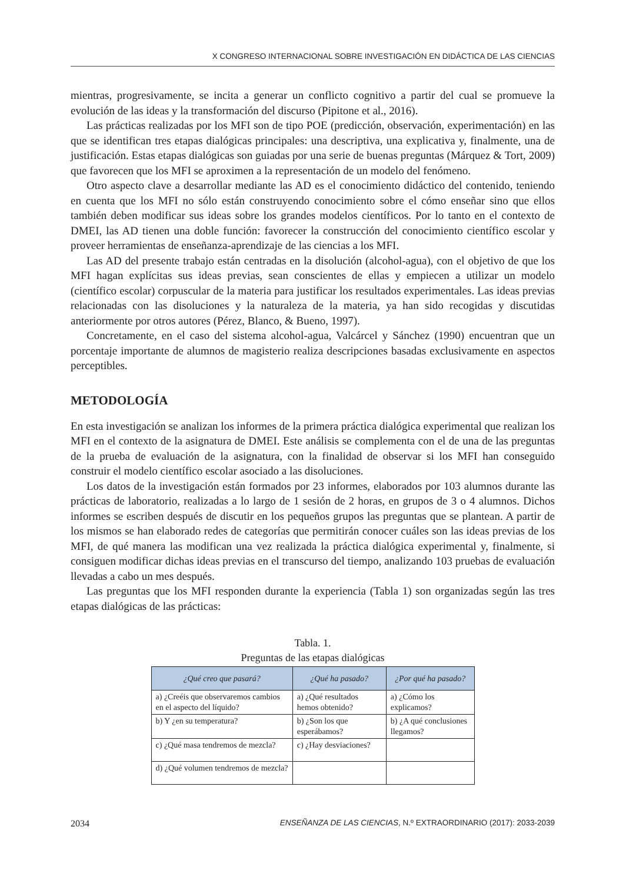X CONGRESO INTERNACIONAL SOBRE INVESTIGACIÓN EN DIDÁCTICA DE LAS CIENCIAS
mientras, progresivamente, se incita a generar un conflicto cognitivo a partir del cual se promueve la evolución de las ideas y la transformación del discurso (Pipitone et al., 2016).
Las prácticas realizadas por los MFI son de tipo POE (predicción, observación, experimentación) en las que se identifican tres etapas dialógicas principales: una descriptiva, una explicativa y, finalmente, una de justificación. Estas etapas dialógicas son guiadas por una serie de buenas preguntas (Márquez & Tort, 2009) que favorecen que los MFI se aproximen a la representación de un modelo del fenómeno.
Otro aspecto clave a desarrollar mediante las AD es el conocimiento didáctico del contenido, teniendo en cuenta que los MFI no sólo están construyendo conocimiento sobre el cómo enseñar sino que ellos también deben modificar sus ideas sobre los grandes modelos científicos. Por lo tanto en el contexto de DMEI, las AD tienen una doble función: favorecer la construcción del conocimiento científico escolar y proveer herramientas de enseñanza-aprendizaje de las ciencias a los MFI.
Las AD del presente trabajo están centradas en la disolución (alcohol-agua), con el objetivo de que los MFI hagan explícitas sus ideas previas, sean conscientes de ellas y empiecen a utilizar un modelo (científico escolar) corpuscular de la materia para justificar los resultados experimentales. Las ideas previas relacionadas con las disoluciones y la naturaleza de la materia, ya han sido recogidas y discutidas anteriormente por otros autores (Pérez, Blanco, & Bueno, 1997).
Concretamente, en el caso del sistema alcohol-agua, Valcárcel y Sánchez (1990) encuentran que un porcentaje importante de alumnos de magisterio realiza descripciones basadas exclusivamente en aspectos perceptibles.
METODOLOGÍA
En esta investigación se analizan los informes de la primera práctica dialógica experimental que realizan los MFI en el contexto de la asignatura de DMEI. Este análisis se complementa con el de una de las preguntas de la prueba de evaluación de la asignatura, con la finalidad de observar si los MFI han conseguido construir el modelo científico escolar asociado a las disoluciones.
Los datos de la investigación están formados por 23 informes, elaborados por 103 alumnos durante las prácticas de laboratorio, realizadas a lo largo de 1 sesión de 2 horas, en grupos de 3 o 4 alumnos. Dichos informes se escriben después de discutir en los pequeños grupos las preguntas que se plantean. A partir de los mismos se han elaborado redes de categorías que permitirán conocer cuáles son las ideas previas de los MFI, de qué manera las modifican una vez realizada la práctica dialógica experimental y, finalmente, si consiguen modificar dichas ideas previas en el transcurso del tiempo, analizando 103 pruebas de evaluación llevadas a cabo un mes después.
Las preguntas que los MFI responden durante la experiencia (Tabla 1) son organizadas según las tres etapas dialógicas de las prácticas:
Tabla. 1.
Preguntas de las etapas dialógicas
| ¿Qué creo que pasará? | ¿Qué ha pasado? | ¿Por qué ha pasado? |
| --- | --- | --- |
| a) ¿Creéis que observaremos cambios en el aspecto del líquido? | a) ¿Qué resultados hemos obtenido? | a) ¿Cómo los explicamos? |
| b) Y ¿en su temperatura? | b) ¿Son los que esperábamos? | b) ¿A qué conclusiones llegamos? |
| c) ¿Qué masa tendremos de mezcla? | c) ¿Hay desviaciones? | |
| d) ¿Qué volumen tendremos de mezcla? | | |
2034 ENSEÑANZA DE LAS CIENCIAS, N.º EXTRAORDINARIO (2017): 2033-2039